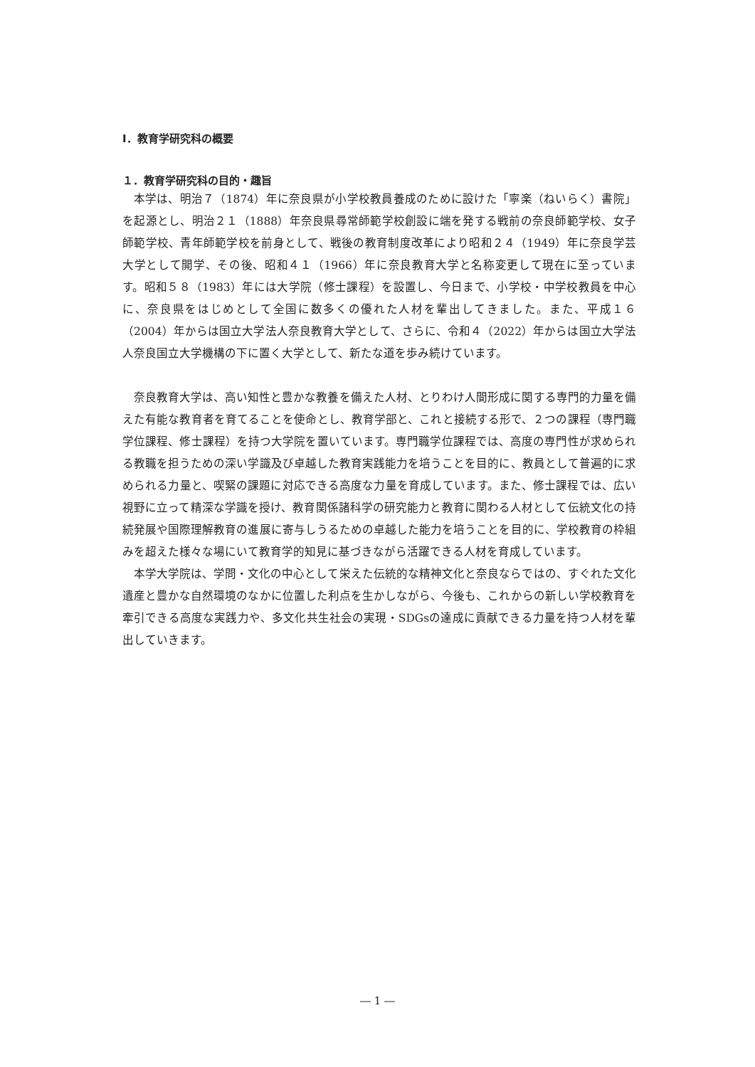Ⅰ．教育学研究科の概要
１．教育学研究科の目的・趣旨
本学は、明治７（1874）年に奈良県が小学校教員養成のために設けた「寧楽（ねいらく）書院」を起源とし、明治２１（1888）年奈良県尋常師範学校創設に端を発する戦前の奈良師範学校、女子師範学校、青年師範学校を前身として、戦後の教育制度改革により昭和２４（1949）年に奈良学芸大学として開学、その後、昭和４１（1966）年に奈良教育大学と名称変更して現在に至っています。昭和５８（1983）年には大学院（修士課程）を設置し、今日まで、小学校・中学校教員を中心に、奈良県をはじめとして全国に数多くの優れた人材を輩出してきました。また、平成１６（2004）年からは国立大学法人奈良教育大学として、さらに、令和４（2022）年からは国立大学法人奈良国立大学機構の下に置く大学として、新たな道を歩み続けています。
奈良教育大学は、高い知性と豊かな教養を備えた人材、とりわけ人間形成に関する専門的力量を備えた有能な教育者を育てることを使命とし、教育学部と、これと接続する形で、２つの課程（専門職学位課程、修士課程）を持つ大学院を置いています。専門職学位課程では、高度の専門性が求められる教職を担うための深い学識及び卓越した教育実践能力を培うことを目的に、教員として普遍的に求められる力量と、喫緊の課題に対応できる高度な力量を育成しています。また、修士課程では、広い視野に立って精深な学識を授け、教育関係諸科学の研究能力と教育に関わる人材として伝統文化の持続発展や国際理解教育の進展に寄与しうるための卓越した能力を培うことを目的に、学校教育の枠組みを超えた様々な場にいて教育学的知見に基づきながら活躍できる人材を育成しています。
本学大学院は、学問・文化の中心として栄えた伝統的な精神文化と奈良ならではの、すぐれた文化遺産と豊かな自然環境のなかに位置した利点を生かしながら、今後も、これからの新しい学校教育を牽引できる高度な実践力や、多文化共生社会の実現・SDGsの達成に貢献できる力量を持つ人材を輩出していきます。
― 1 ―